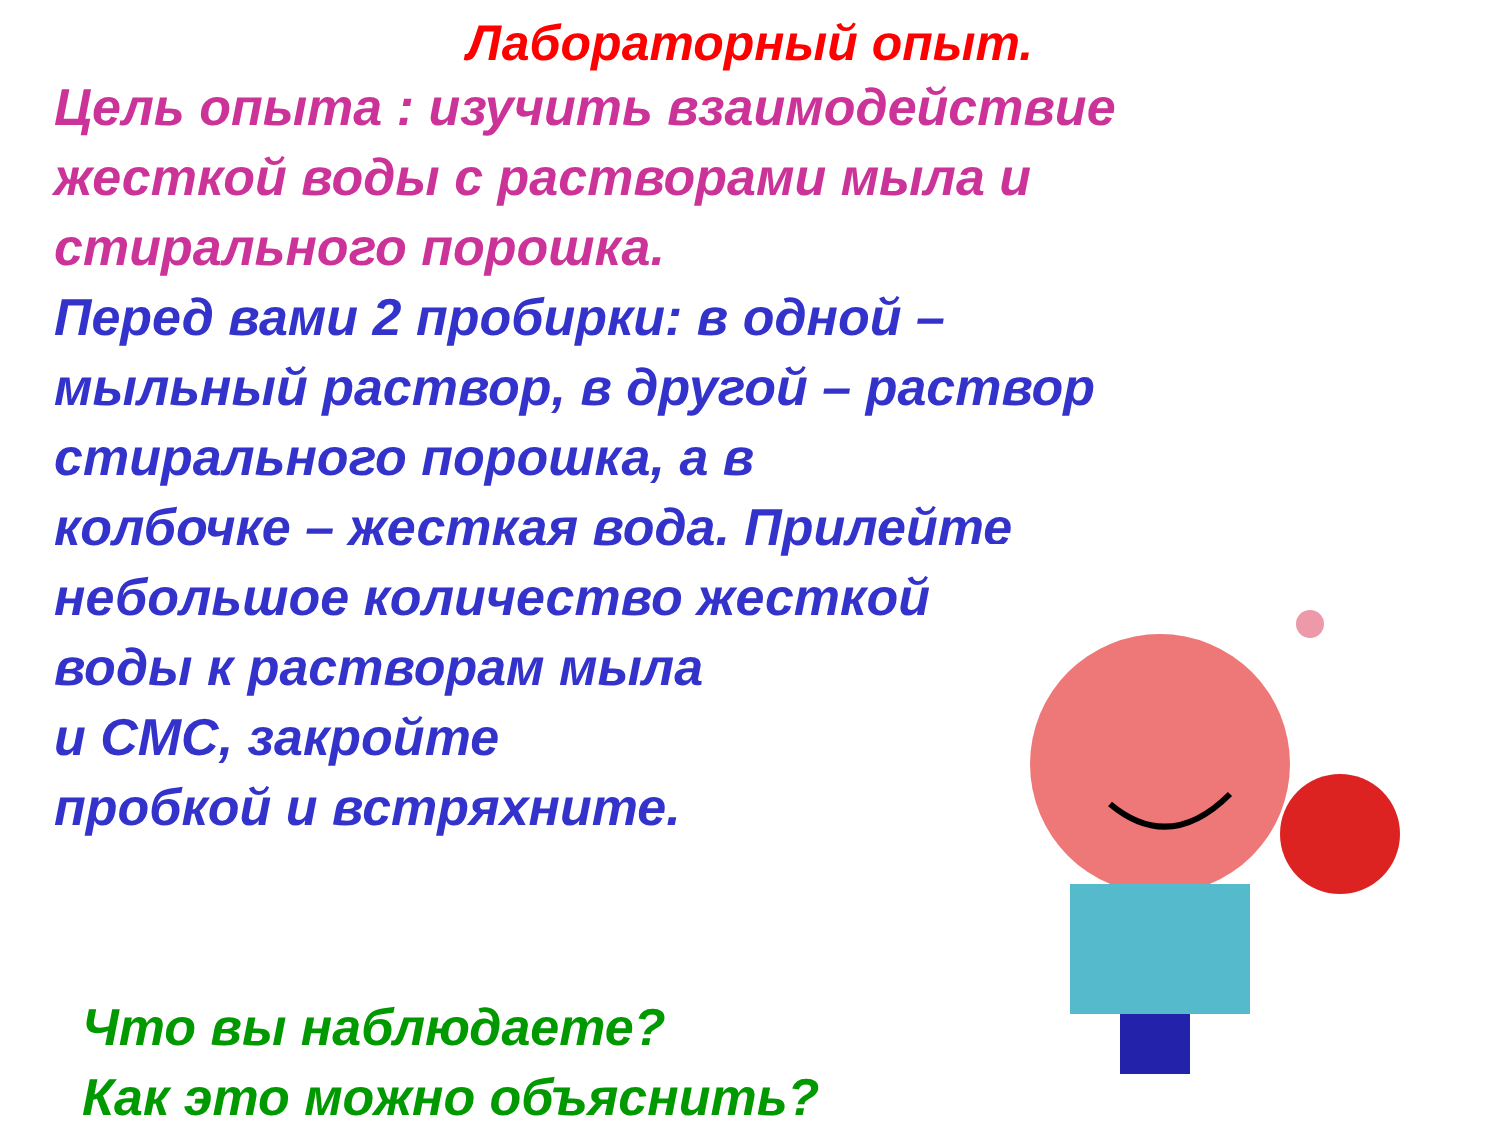Лабораторный опыт.
Цель опыта : изучить взаимодействие
жесткой воды с растворами мыла и
стирального порошка.
Перед вами 2 пробирки: в одной –
мыльный раствор, в другой – раствор
стирального порошка, а в
колбочке – жесткая вода. Прилейте
небольшое количество жесткой
воды к растворам мыла
и СМС, закройте
пробкой и встряхните.
Что вы наблюдаете?
Как это можно объяснить?